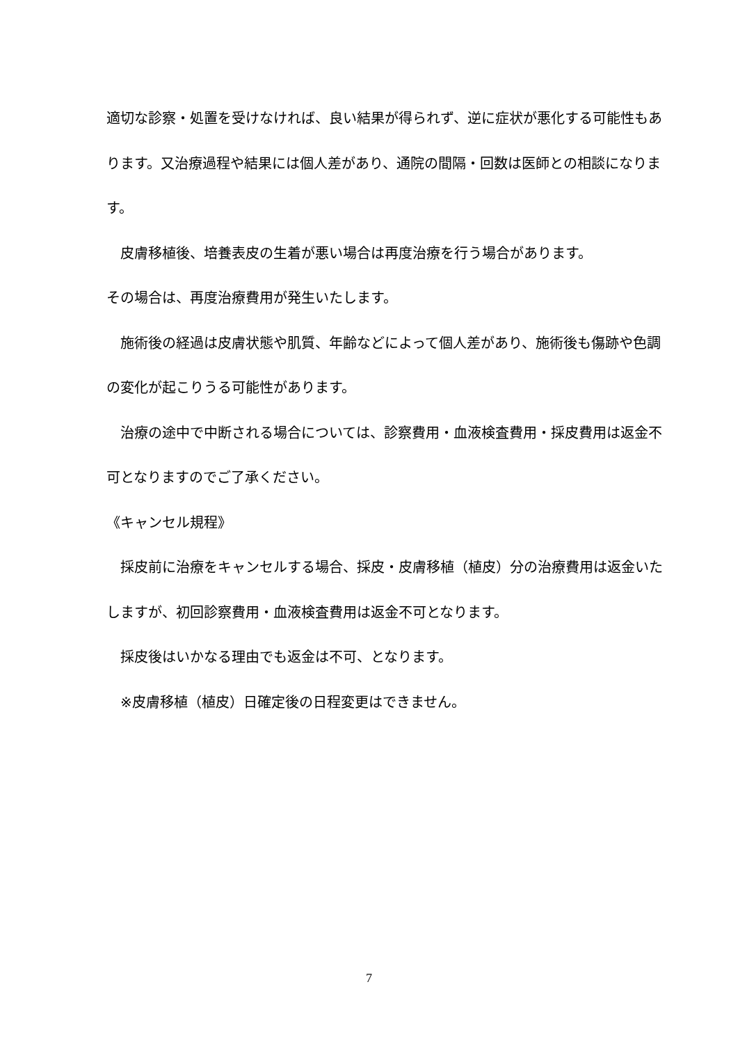適切な診察・処置を受けなければ、良い結果が得られず、逆に症状が悪化する可能性もあります。又治療過程や結果には個人差があり、通院の間隔・回数は医師との相談になります。
　皮膚移植後、培養表皮の生着が悪い場合は再度治療を行う場合があります。
その場合は、再度治療費用が発生いたします。
　施術後の経過は皮膚状態や肌質、年齢などによって個人差があり、施術後も傷跡や色調の変化が起こりうる可能性があります。
　治療の途中で中断される場合については、診察費用・血液検査費用・採皮費用は返金不可となりますのでご了承ください。
《キャンセル規程》
　採皮前に治療をキャンセルする場合、採皮・皮膚移植（植皮）分の治療費用は返金いたしますが、初回診察費用・血液検査費用は返金不可となります。
　採皮後はいかなる理由でも返金は不可、となります。
　※皮膚移植（植皮）日確定後の日程変更はできません。
7